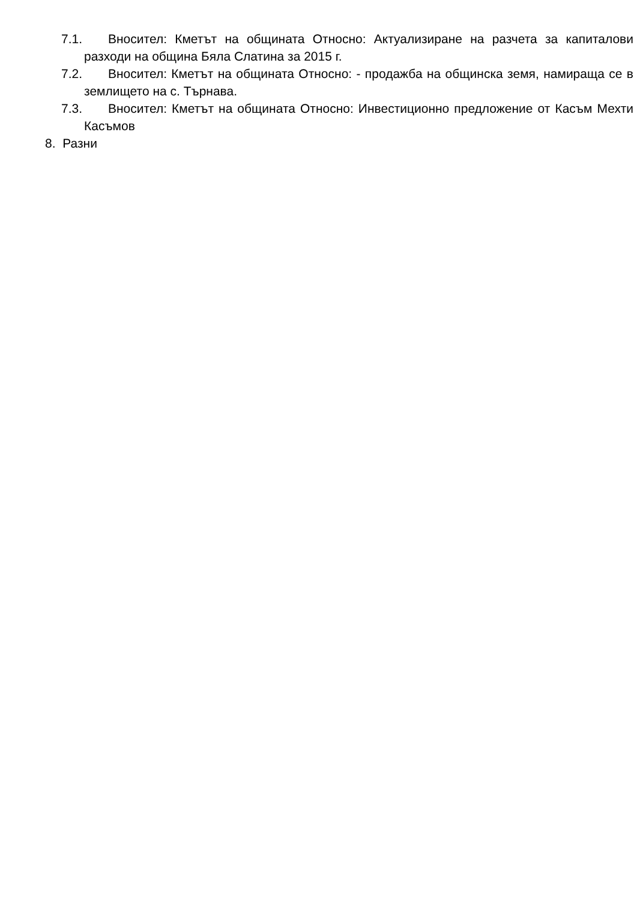7.1. Вносител: Кметът на общината Относно: Актуализиране на разчета за капиталови разходи на община Бяла Слатина за 2015 г.
7.2. Вносител: Кметът на общината Относно: - продажба на общинска земя, намираща се в землището на с. Търнава.
7.3. Вносител: Кметът на общината Относно: Инвестиционно предложение от Касъм Мехти Касъмов
8. Разни